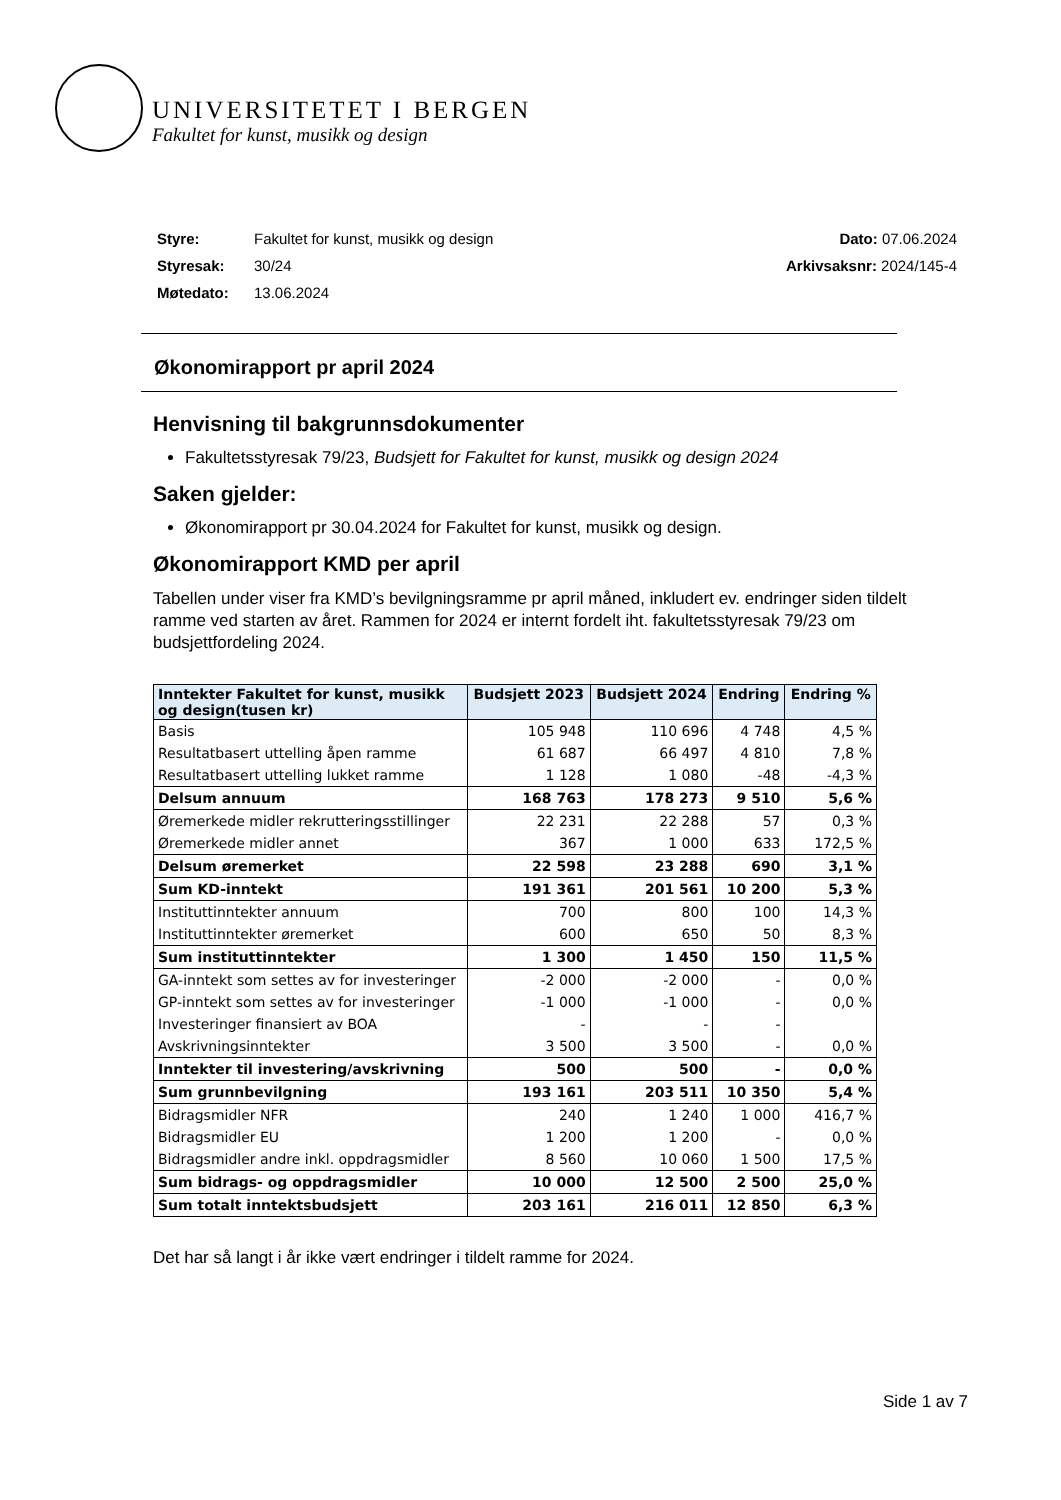UNIVERSITETET I BERGEN
Fakultet for kunst, musikk og design
Styre: Fakultet for kunst, musikk og design Dato: 07.06.2024
Styresak: 30/24 Arkivsaksnr: 2024/145-4
Møtedato: 13.06.2024
Økonomirapport pr april 2024
Henvisning til bakgrunnsdokumenter
Fakultetsstyresak 79/23, Budsjett for Fakultet for kunst, musikk og design 2024
Saken gjelder:
Økonomirapport pr 30.04.2024 for Fakultet for kunst, musikk og design.
Økonomirapport KMD per april
Tabellen under viser fra KMD’s bevilgningsramme pr april måned, inkludert ev. endringer siden tildelt ramme ved starten av året. Rammen for 2024 er internt fordelt iht. fakultetsstyresak 79/23 om budsjettfordeling 2024.
| Inntekter Fakultet for kunst, musikk og design(tusen kr) | Budsjett 2023 | Budsjett 2024 | Endring | Endring % |
| --- | --- | --- | --- | --- |
| Basis | 105 948 | 110 696 | 4 748 | 4,5 % |
| Resultatbasert uttelling åpen ramme | 61 687 | 66 497 | 4 810 | 7,8 % |
| Resultatbasert uttelling lukket ramme | 1 128 | 1 080 | -48 | -4,3 % |
| Delsum annuum | 168 763 | 178 273 | 9 510 | 5,6 % |
| Øremerkede midler rekrutteringsstillinger | 22 231 | 22 288 | 57 | 0,3 % |
| Øremerkede midler annet | 367 | 1 000 | 633 | 172,5 % |
| Delsum øremerket | 22 598 | 23 288 | 690 | 3,1 % |
| Sum KD-inntekt | 191 361 | 201 561 | 10 200 | 5,3 % |
| Instituttinntekter annuum | 700 | 800 | 100 | 14,3 % |
| Instituttinntekter øremerket | 600 | 650 | 50 | 8,3 % |
| Sum instituttinntekter | 1 300 | 1 450 | 150 | 11,5 % |
| GA-inntekt som settes av for investeringer | -2 000 | -2 000 | - | 0,0 % |
| GP-inntekt som settes av for investeringer | -1 000 | -1 000 | - | 0,0 % |
| Investeringer finansiert av BOA | - | - | - | |
| Avskrivningsinntekter | 3 500 | 3 500 | - | 0,0 % |
| Inntekter til investering/avskrivning | 500 | 500 | - | 0,0 % |
| Sum grunnbevilgning | 193 161 | 203 511 | 10 350 | 5,4 % |
| Bidragsmidler NFR | 240 | 1 240 | 1 000 | 416,7 % |
| Bidragsmidler EU | 1 200 | 1 200 | - | 0,0 % |
| Bidragsmidler andre inkl. oppdragsmidler | 8 560 | 10 060 | 1 500 | 17,5 % |
| Sum bidrags- og oppdragsmidler | 10 000 | 12 500 | 2 500 | 25,0 % |
| Sum totalt inntektsbudsjett | 203 161 | 216 011 | 12 850 | 6,3 % |
Det har så langt i år ikke vært endringer i tildelt ramme for 2024.
Side 1 av 7